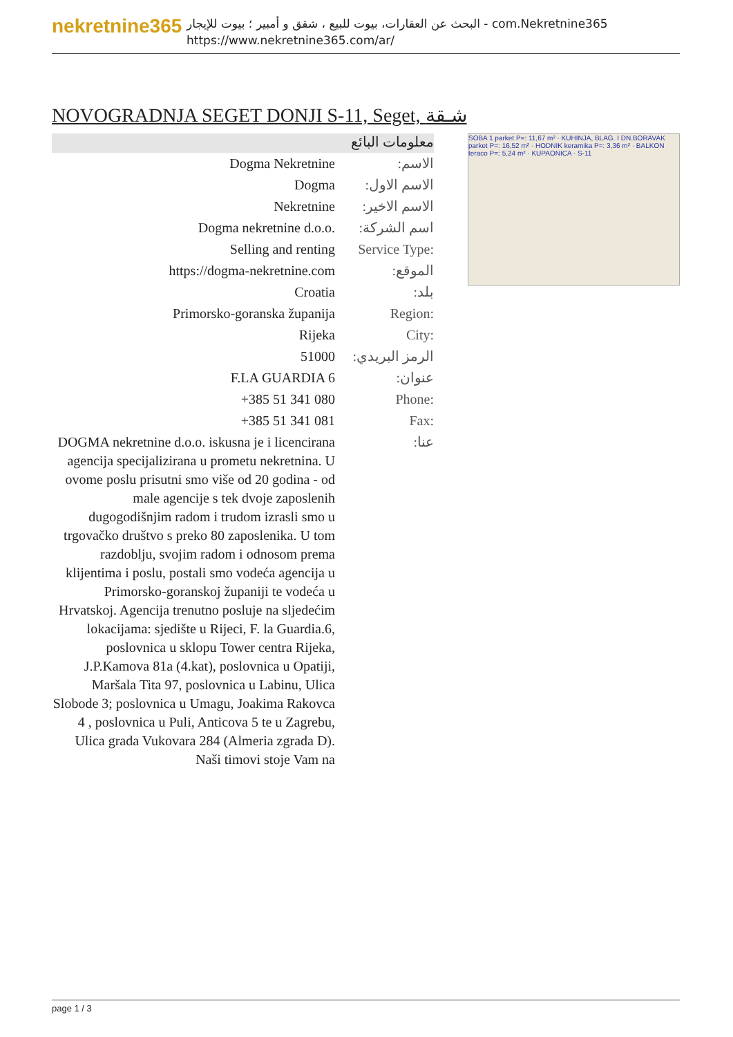nekretnine365
البحث عن العقارات، بيوت للبيع ، شقق و أمبير ؛ بيوت للإيجار - com.Nekretnine365
https://www.nekretnine365.com/ar/
NOVOGRADNJA SEGET DONJI S-11, Seget, شـقة
معلومات البائع
| Dogma Nekretnine | :الاسم |
| Dogma | :الاسم الاول |
| Nekretnine | :الاسم الاخير |
| Dogma nekretnine d.o.o. | :اسم الشركة |
| Selling and renting | Service Type: |
| https://dogma-nekretnine.com | :الموقع |
| Croatia | :بلد |
| Primorsko-goranska županija | Region: |
| Rijeka | City: |
| 51000 | :الرمز البريدي |
| F.LA GUARDIA 6 | :عنوان |
| +385 51 341 080 | Phone: |
| +385 51 341 081 | Fax: |
| DOGMA nekretnine d.o.o. iskusna je i licencirana agencija specijalizirana u prometu nekretnina. U ovome poslu prisutni smo više od 20 godina - od male agencije s tek dvoje zaposlenih dugogodišnjim radom i trudom izrasli smo u trgovačko društvo s preko 80 zaposlenika. U tom razdoblju, svojim radom i odnosom prema klijentima i poslu, postali smo vodeća agencija u Primorsko-goranskoj županiji te vodeća u Hrvatskoj. Agencija trenutno posluje na sljedećim lokacijama: sjedište u Rijeci, F. la Guardia.6, poslovnica u sklopu Tower centra Rijeka, J.P.Kamova 81a (4.kat), poslovnica u Opatiji, Maršala Tita 97, poslovnica u Labinu, Ulica Slobode 3; poslovnica u Umagu, Joakima Rakovca 4 , poslovnica u Puli, Anticova 5 te u Zagrebu, Ulica grada Vukovara 284 (Almeria zgrada D). Naši timovi stoje Vam na | :عنا |
SOBA 1 parket P=: 11,67 m² · KUHINJA, BLAG. I DN.BORAVAK parket P=: 16,52 m² · HODNIK keramika P=: 3,36 m² · BALKON teraco P=: 5,24 m² · KUPAONICA · S-11
page 1 / 3